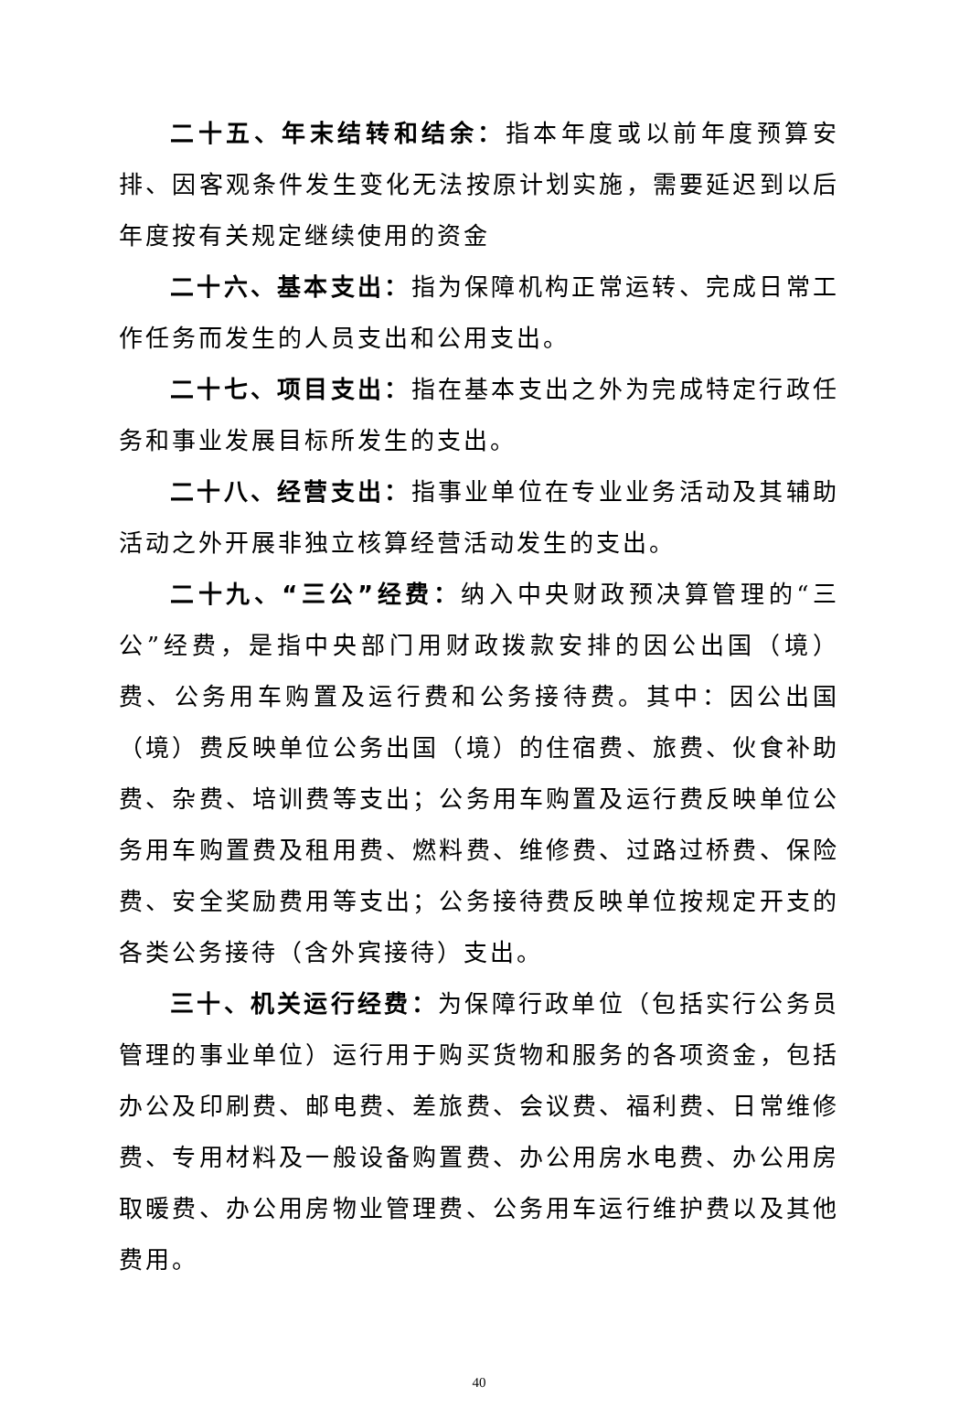二十五、年末结转和结余：指本年度或以前年度预算安排、因客观条件发生变化无法按原计划实施，需要延迟到以后年度按有关规定继续使用的资金
二十六、基本支出：指为保障机构正常运转、完成日常工作任务而发生的人员支出和公用支出。
二十七、项目支出：指在基本支出之外为完成特定行政任务和事业发展目标所发生的支出。
二十八、经营支出：指事业单位在专业业务活动及其辅助活动之外开展非独立核算经营活动发生的支出。
二十九、“三公”经费：纳入中央财政预决算管理的“三公”经费，是指中央部门用财政拨款安排的因公出国（境）费、公务用车购置及运行费和公务接待费。其中：因公出国（境）费反映单位公务出国（境）的住宿费、旅费、伙食补助费、杂费、培训费等支出；公务用车购置及运行费反映单位公务用车购置费及租用费、燃料费、维修费、过路过桥费、保险费、安全奖励费用等支出；公务接待费反映单位按规定开支的各类公务接待（含外宾接待）支出。
三十、机关运行经费：为保障行政单位（包括实行公务员管理的事业单位）运行用于购买货物和服务的各项资金，包括办公及印刷费、邮电费、差旅费、会议费、福利费、日常维修费、专用材料及一般设备购置费、办公用房水电费、办公用房取暖费、办公用房物业管理费、公务用车运行维护费以及其他费用。
40